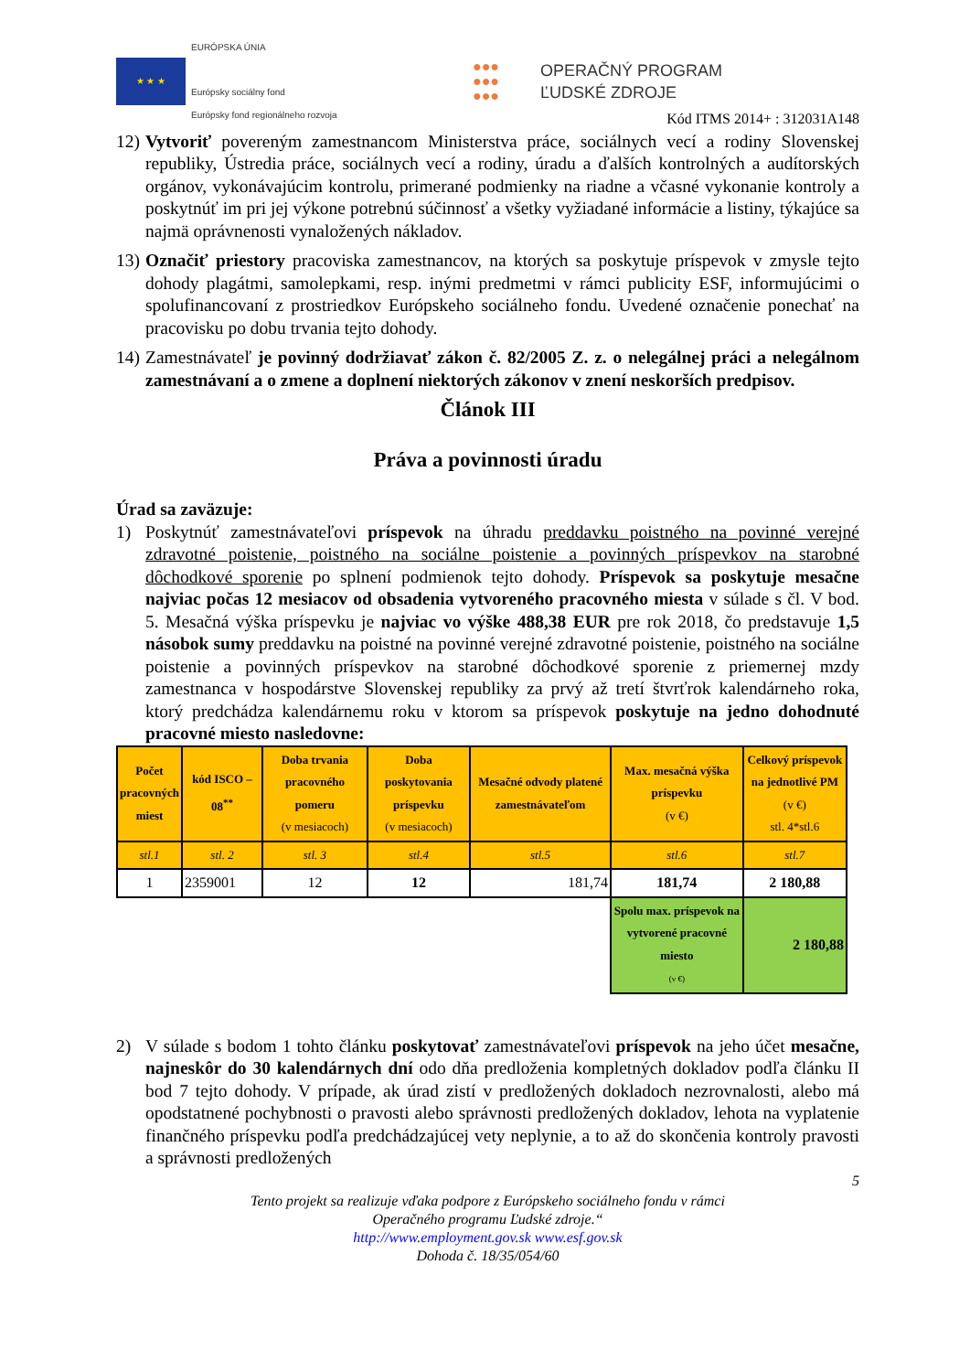★ ★ ★
EURÓPSKA ÚNIA
Európsky sociálny fond
Európsky fond regionálneho rozvoja
●●●
●●●
●●●
OPERAČNÝ PROGRAM
ĽUDSKÉ ZDROJE
Kód ITMS 2014+ : 312031A148
12) Vytvoriť povereným zamestnancom Ministerstva práce, sociálnych vecí a rodiny Slovenskej republiky, Ústredia práce, sociálnych vecí a rodiny, úradu a ďalších kontrolných a audítorských orgánov, vykonávajúcim kontrolu, primerané podmienky na riadne a včasné vykonanie kontroly a poskytnúť im pri jej výkone potrebnú súčinnosť a všetky vyžiadané informácie a listiny, týkajúce sa najmä oprávnenosti vynaložených nákladov.
13) Označiť priestory pracoviska zamestnancov, na ktorých sa poskytuje príspevok v zmysle tejto dohody plagátmi, samolepkami, resp. inými predmetmi v rámci publicity ESF, informujúcimi o spolufinancovaní z prostriedkov Európskeho sociálneho fondu. Uvedené označenie ponechať na pracovisku po dobu trvania tejto dohody.
14) Zamestnávateľ je povinný dodržiavať zákon č. 82/2005 Z. z. o nelegálnej práci a nelegálnom zamestnávaní a o zmene a doplnení niektorých zákonov v znení neskorších predpisov.
Článok III
Práva a povinnosti úradu
Úrad sa zaväzuje:
1) Poskytnúť zamestnávateľovi príspevok na úhradu preddavku poistného na povinné verejné zdravotné poistenie, poistného na sociálne poistenie a povinných príspevkov na starobné dôchodkové sporenie po splnení podmienok tejto dohody. Príspevok sa poskytuje mesačne najviac počas 12 mesiacov od obsadenia vytvoreného pracovného miesta v súlade s čl. V bod. 5. Mesačná výška príspevku je najviac vo výške 488,38 EUR pre rok 2018, čo predstavuje 1,5 násobok sumy preddavku na poistné na povinné verejné zdravotné poistenie, poistného na sociálne poistenie a povinných príspevkov na starobné dôchodkové sporenie z priemernej mzdy zamestnanca v hospodárstve Slovenskej republiky za prvý až tretí štvrťrok kalendárneho roka, ktorý predchádza kalendárnemu roku v ktorom sa príspevok poskytuje na jedno dohodnuté pracovné miesto nasledovne:
| Počet pracovných miest | kód ISCO – 08<sup>**</sup> | Doba trvania pracovného pomeru (v mesiacoch) | Doba poskytovania príspevku (v mesiacoch) | Mesačné odvody platené zamestnávateľom | Max. mesačná výška príspevku (v €) | Celkový príspevok na jednotlivé PM (v €) stl. 4*stl.6 |
| --- | --- | --- | --- | --- | --- | --- |
| stl.1 | stl. 2 | stl. 3 | stl.4 | stl.5 | stl.6 | stl.7 |
| 1 | 2359001 | 12 | 12 | 181,74 | 181,74 | 2 180,88 |
| | | | | | Spolu max. príspevok na vytvorené pracovné miesto (v €) | 2 180,88 |
2) V súlade s bodom 1 tohto článku poskytovať zamestnávateľovi príspevok na jeho účet mesačne, najneskôr do 30 kalendárnych dní odo dňa predloženia kompletných dokladov podľa článku II bod 7 tejto dohody. V prípade, ak úrad zistí v predložených dokladoch nezrovnalosti, alebo má opodstatnené pochybnosti o pravosti alebo správnosti predložených dokladov, lehota na vyplatenie finančného príspevku podľa predchádzajúcej vety neplynie, a to až do skončenia kontroly pravosti a správnosti predložených
5
Tento projekt sa realizuje vďaka podpore z Európskeho sociálneho fondu v rámci
Operačného programu Ľudské zdroje.“
http://www.employment.gov.sk www.esf.gov.sk
Dohoda č. 18/35/054/60